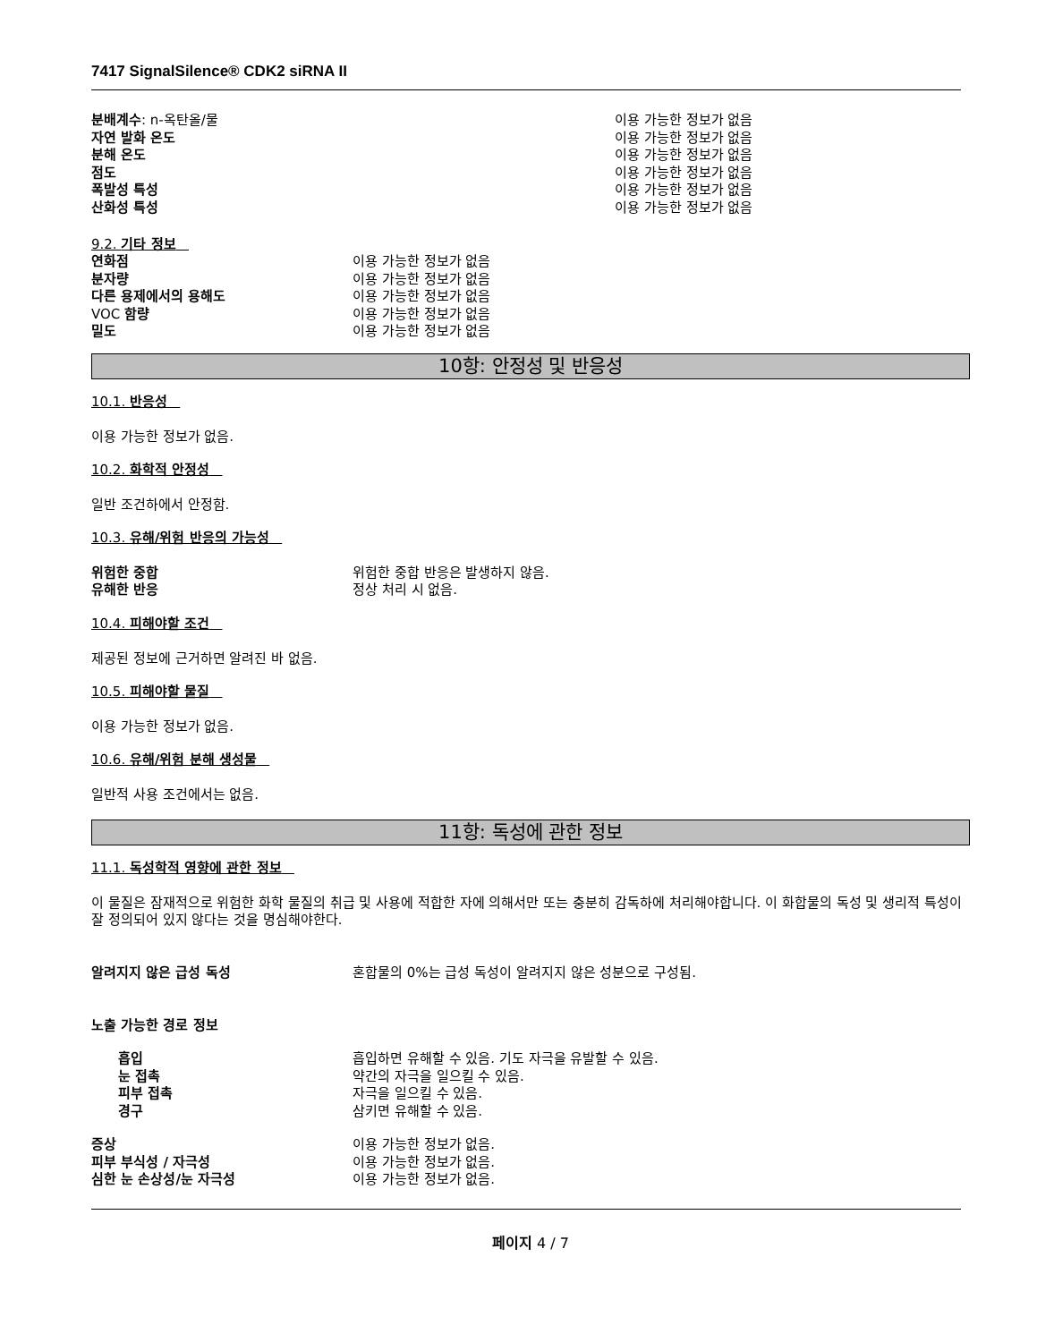7417 SignalSilence® CDK2 siRNA II
| 분배계수 : n-옥탄올/물 | 이용 가능한 정보가 없음 |
| 자연 발화 온도 | 이용 가능한 정보가 없음 |
| 분해 온도 | 이용 가능한 정보가 없음 |
| 점도 | 이용 가능한 정보가 없음 |
| 폭발성 특성 | 이용 가능한 정보가 없음 |
| 산화성 특성 | 이용 가능한 정보가 없음 |
9.2. 기타 정보
| 연화점 | 이용 가능한 정보가 없음 |
| 분자량 | 이용 가능한 정보가 없음 |
| 다른 용제에서의 용해도 | 이용 가능한 정보가 없음 |
| VOC 함량 | 이용 가능한 정보가 없음 |
| 밀도 | 이용 가능한 정보가 없음 |
10항: 안정성 및 반응성
10.1. 반응성
이용 가능한 정보가 없음.
10.2. 화학적 안정성
일반 조건하에서 안정함.
10.3. 유해/위험 반응의 가능성
| 위험한 중합 | 위험한 중합 반응은 발생하지 않음. |
| 유해한 반응 | 정상 처리 시 없음. |
10.4. 피해야할 조건
제공된 정보에 근거하면 알려진 바 없음.
10.5. 피해야할 물질
이용 가능한 정보가 없음.
10.6. 유해/위험 분해 생성물
일반적 사용 조건에서는 없음.
11항: 독성에 관한 정보
11.1. 독성학적 영향에 관한 정보
이 물질은 잠재적으로 위험한 화학 물질의 취급 및 사용에 적합한 자에 의해서만 또는 충분히 감독하에 처리해야합니다. 이 화합물의 독성 및 생리적 특성이 잘 정의되어 있지 않다는 것을 명심해야한다.
| 알려지지 않은 급성 독성 | 혼합물의 0%는 급성 독성이 알려지지 않은 성분으로 구성됨. |
노출 가능한 경로 정보
| 흡입 | 흡입하면 유해할 수 있음. 기도 자극을 유발할 수 있음. |
| 눈 접촉 | 약간의 자극을 일으킬 수 있음. |
| 피부 접촉 | 자극을 일으킬 수 있음. |
| 경구 | 삼키면 유해할 수 있음. |
| 증상 | 이용 가능한 정보가 없음. |
| 피부 부식성 / 자극성 | 이용 가능한 정보가 없음. |
| 심한 눈 손상성/눈 자극성 | 이용 가능한 정보가 없음. |
페이지 4 / 7